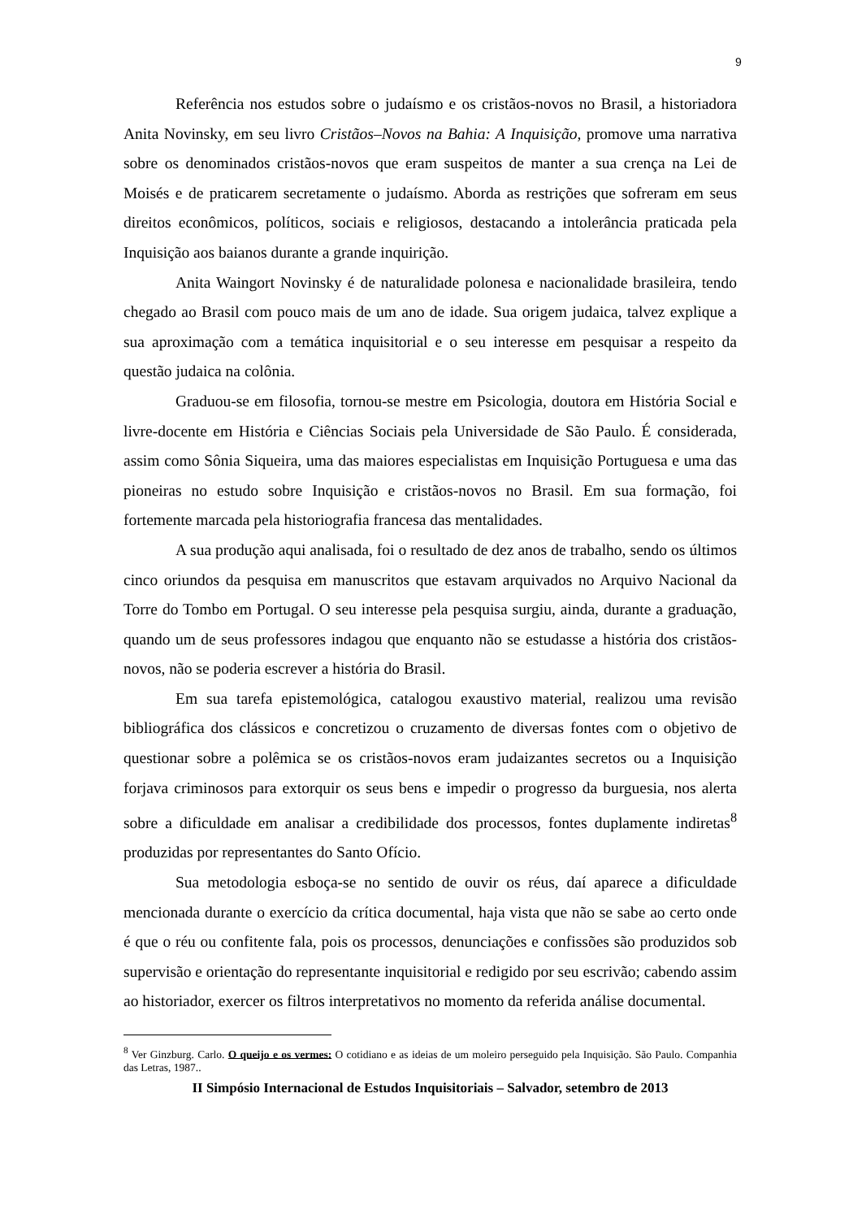9
Referência nos estudos sobre o judaísmo e os cristãos-novos no Brasil, a historiadora Anita Novinsky, em seu livro Cristãos–Novos na Bahia: A Inquisição, promove uma narrativa sobre os denominados cristãos-novos que eram suspeitos de manter a sua crença na Lei de Moisés e de praticarem secretamente o judaísmo. Aborda as restrições que sofreram em seus direitos econômicos, políticos, sociais e religiosos, destacando a intolerância praticada pela Inquisição aos baianos durante a grande inquirição.
Anita Waingort Novinsky é de naturalidade polonesa e nacionalidade brasileira, tendo chegado ao Brasil com pouco mais de um ano de idade. Sua origem judaica, talvez explique a sua aproximação com a temática inquisitorial e o seu interesse em pesquisar a respeito da questão judaica na colônia.
Graduou-se em filosofia, tornou-se mestre em Psicologia, doutora em História Social e livre-docente em História e Ciências Sociais pela Universidade de São Paulo. É considerada, assim como Sônia Siqueira, uma das maiores especialistas em Inquisição Portuguesa e uma das pioneiras no estudo sobre Inquisição e cristãos-novos no Brasil. Em sua formação, foi fortemente marcada pela historiografia francesa das mentalidades.
A sua produção aqui analisada, foi o resultado de dez anos de trabalho, sendo os últimos cinco oriundos da pesquisa em manuscritos que estavam arquivados no Arquivo Nacional da Torre do Tombo em Portugal. O seu interesse pela pesquisa surgiu, ainda, durante a graduação, quando um de seus professores indagou que enquanto não se estudasse a história dos cristãos-novos, não se poderia escrever a história do Brasil.
Em sua tarefa epistemológica, catalogou exaustivo material, realizou uma revisão bibliográfica dos clássicos e concretizou o cruzamento de diversas fontes com o objetivo de questionar sobre a polêmica se os cristãos-novos eram judaizantes secretos ou a Inquisição forjava criminosos para extorquir os seus bens e impedir o progresso da burguesia, nos alerta sobre a dificuldade em analisar a credibilidade dos processos, fontes duplamente indiretas<sup>8</sup> produzidas por representantes do Santo Ofício.
Sua metodologia esboça-se no sentido de ouvir os réus, daí aparece a dificuldade mencionada durante o exercício da crítica documental, haja vista que não se sabe ao certo onde é que o réu ou confitente fala, pois os processos, denunciações e confissões são produzidos sob supervisão e orientação do representante inquisitorial e redigido por seu escrivão; cabendo assim ao historiador, exercer os filtros interpretativos no momento da referida análise documental.
<sup>8</sup> Ver Ginzburg. Carlo. O queijo e os vermes: O cotidiano e as ideias de um moleiro perseguido pela Inquisição. São Paulo. Companhia das Letras, 1987..
II Simpósio Internacional de Estudos Inquisitoriais – Salvador, setembro de 2013